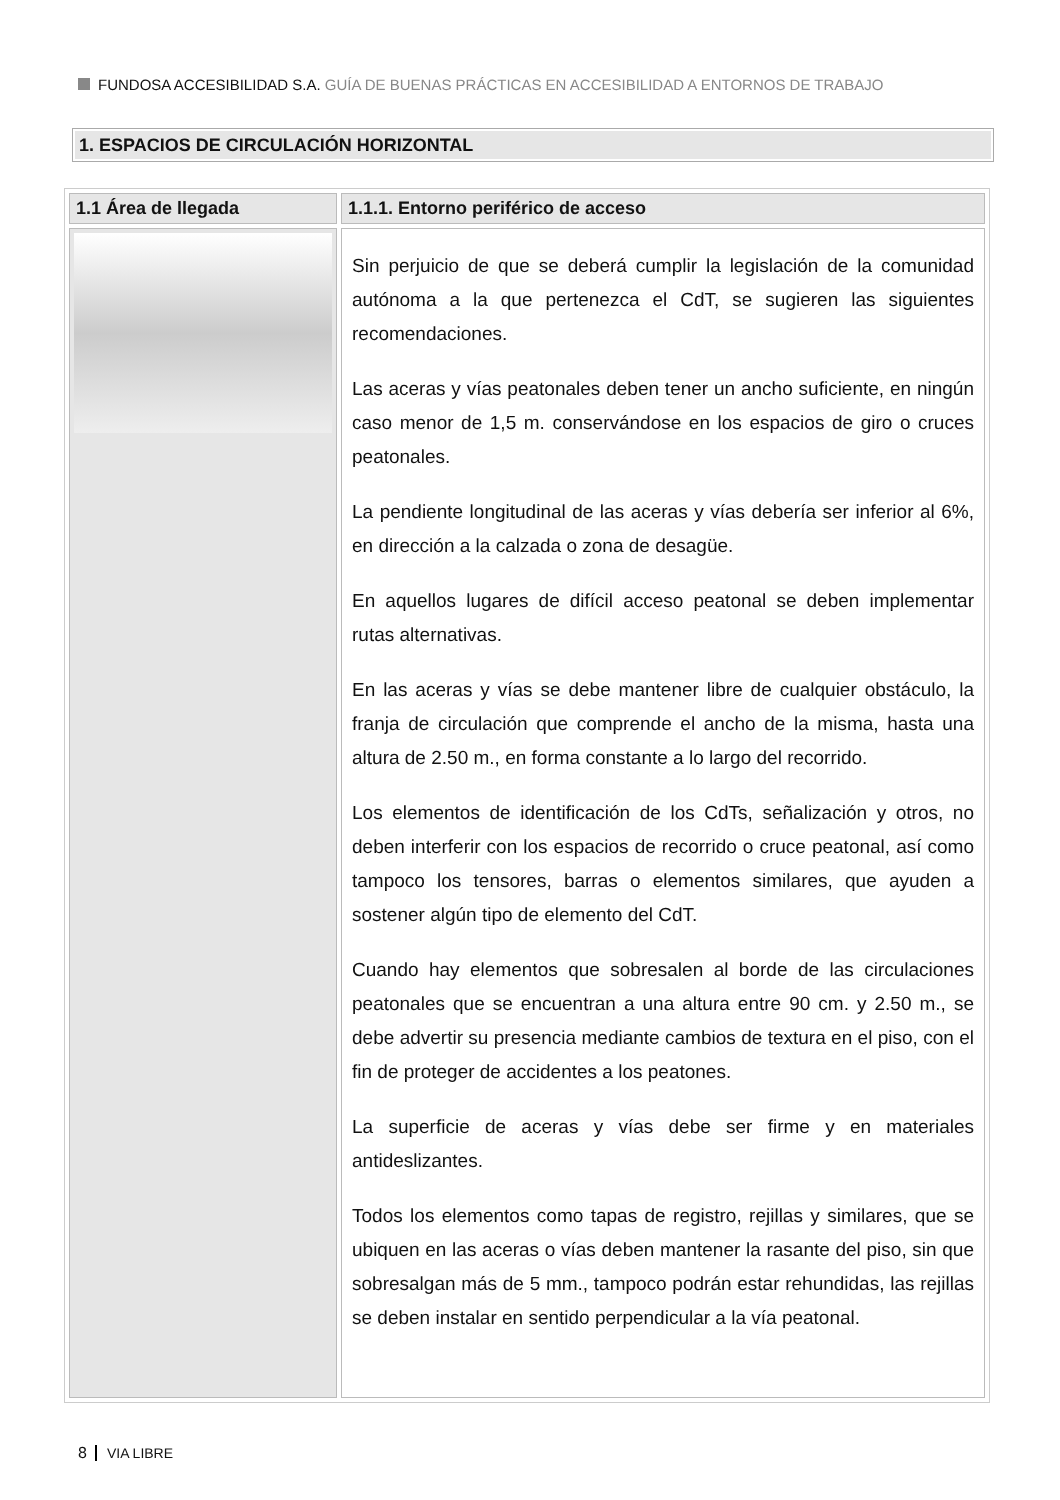FUNDOSA ACCESIBILIDAD S.A. GUÍA DE BUENAS PRÁCTICAS EN ACCESIBILIDAD A ENTORNOS DE TRABAJO
1. ESPACIOS DE CIRCULACIÓN HORIZONTAL
| 1.1 Área de llegada | 1.1.1. Entorno periférico de acceso |
| --- | --- |
| | Sin perjuicio de que se deberá cumplir la legislación de la comunidad autónoma a la que pertenezca el CdT, se sugieren las siguientes recomendaciones. Las aceras y vías peatonales deben tener un ancho suficiente, en ningún caso menor de 1,5 m. conservándose en los espacios de giro o cruces peatonales. La pendiente longitudinal de las aceras y vías debería ser inferior al 6%, en dirección a la calzada o zona de desagüe. En aquellos lugares de difícil acceso peatonal se deben implementar rutas alternativas. En las aceras y vías se debe mantener libre de cualquier obstáculo, la franja de circulación que comprende el ancho de la misma, hasta una altura de 2.50 m., en forma constante a lo largo del recorrido. Los elementos de identificación de los CdTs, señalización y otros, no deben interferir con los espacios de recorrido o cruce peatonal, así como tampoco los tensores, barras o elementos similares, que ayuden a sostener algún tipo de elemento del CdT. Cuando hay elementos que sobresalen al borde de las circulaciones peatonales que se encuentran a una altura entre 90 cm. y 2.50 m., se debe advertir su presencia mediante cambios de textura en el piso, con el fin de proteger de accidentes a los peatones. La superficie de aceras y vías debe ser firme y en materiales antideslizantes. Todos los elementos como tapas de registro, rejillas y similares, que se ubiquen en las aceras o vías deben mantener la rasante del piso, sin que sobresalgan más de 5 mm., tampoco podrán estar rehundidas, las rejillas se deben instalar en sentido perpendicular a la vía peatonal. |
8 VIA LIBRE